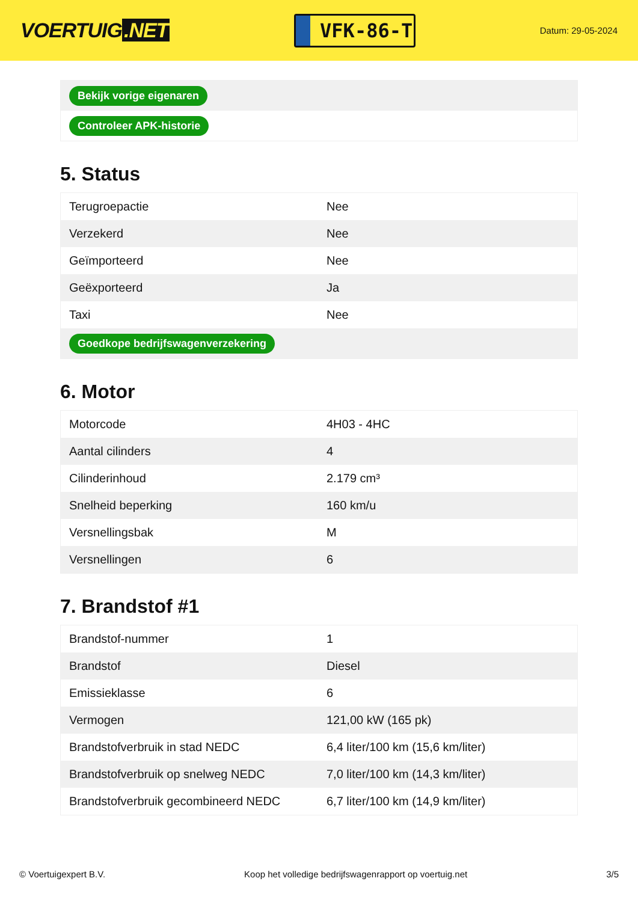VOERTUIG.NET
VFK-86-T
Datum: 29-05-2024
| Bekijk vorige eigenaren |
| Controleer APK-historie |
5. Status
| Terugroepactie | Nee |
| Verzekerd | Nee |
| Geïmporteerd | Nee |
| Geëxporteerd | Ja |
| Taxi | Nee |
| Goedkope bedrijfswagenverzekering | |
6. Motor
| Motorcode | 4H03 - 4HC |
| Aantal cilinders | 4 |
| Cilinderinhoud | 2.179 cm³ |
| Snelheid beperking | 160 km/u |
| Versnellingsbak | M |
| Versnellingen | 6 |
7. Brandstof #1
| Brandstof-nummer | 1 |
| Brandstof | Diesel |
| Emissieklasse | 6 |
| Vermogen | 121,00 kW (165 pk) |
| Brandstofverbruik in stad NEDC | 6,4 liter/100 km (15,6 km/liter) |
| Brandstofverbruik op snelweg NEDC | 7,0 liter/100 km (14,3 km/liter) |
| Brandstofverbruik gecombineerd NEDC | 6,7 liter/100 km (14,9 km/liter) |
© Voertuigexpert B.V. Koop het volledige bedrijfswagenrapport op voertuig.net 3/5